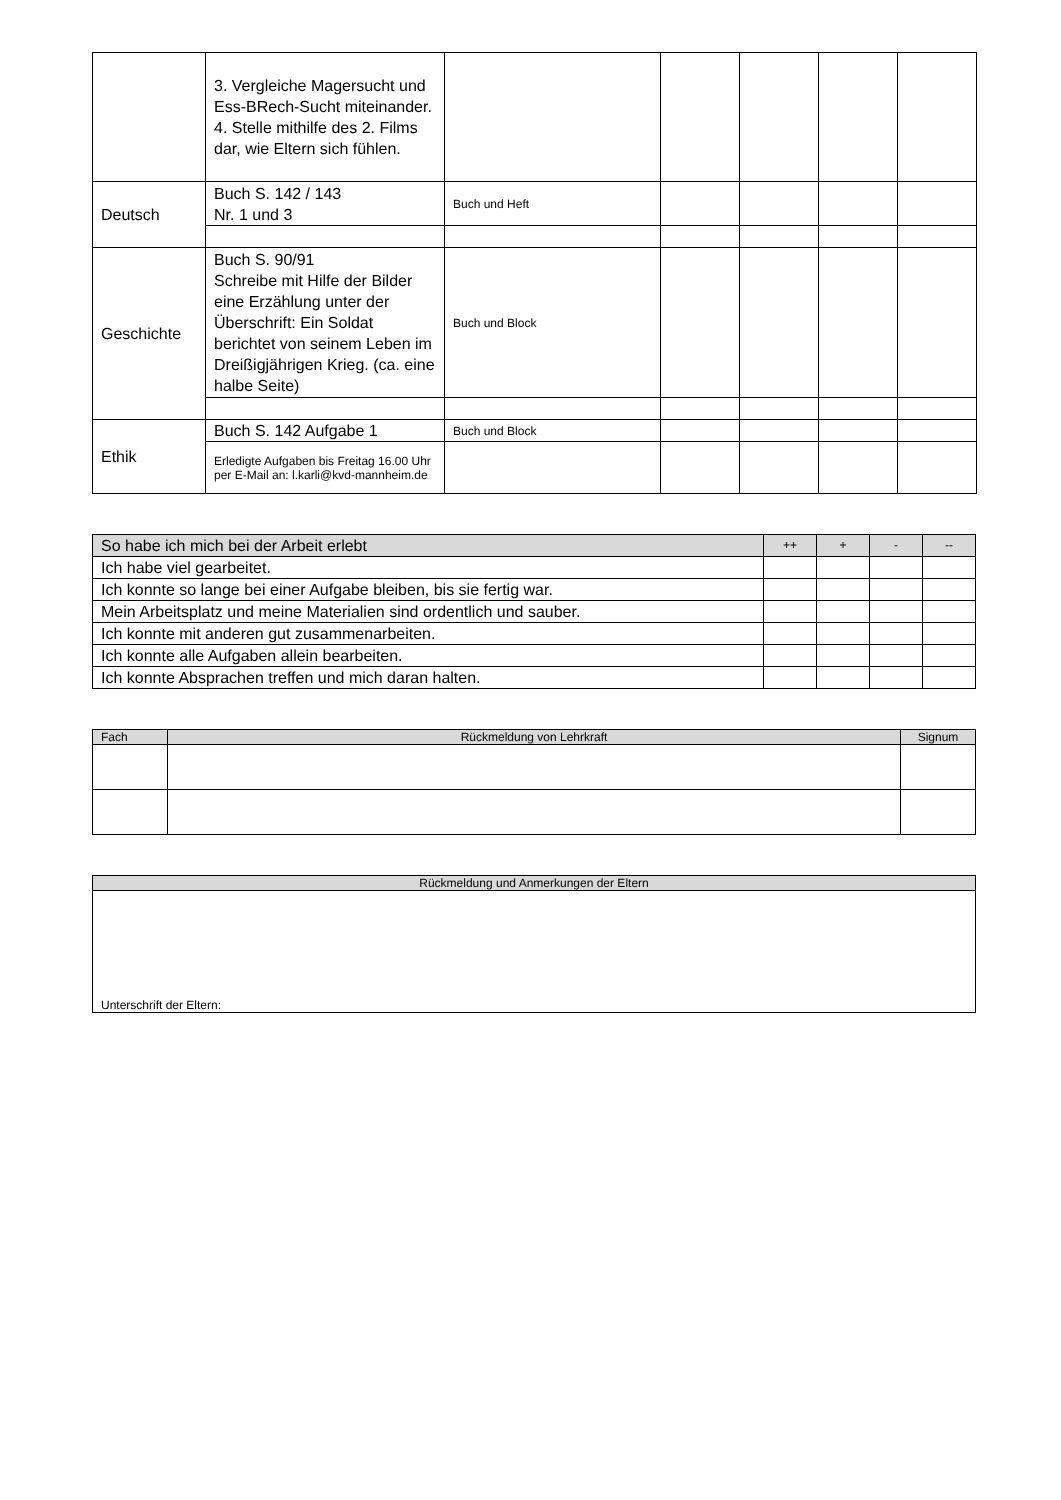| | 3. Vergleiche Magersucht und Ess-BRech-Sucht miteinander. 4. Stelle mithilfe des 2. Films dar, wie Eltern sich fühlen. | | | | | |
| Deutsch | Buch S. 142 / 143 Nr. 1 und 3 | Buch und Heft | | | | |
| Geschichte | Buch S. 90/91 Schreibe mit Hilfe der Bilder eine Erzählung unter der Überschrift: Ein Soldat berichtet von seinem Leben im Dreißigjährigen Krieg. (ca. eine halbe Seite) | Buch und Block | | | | |
| Ethik | Buch S. 142 Aufgabe 1 | Buch und Block | | | | |
| | Erledigte Aufgaben bis Freitag 16.00 Uhr per E-Mail an: l.karli@kvd-mannheim.de | | | | | |
| So habe ich mich bei der Arbeit erlebt | ++ | + | - | -- |
| Ich habe viel gearbeitet. | | | | |
| Ich konnte so lange bei einer Aufgabe bleiben, bis sie fertig war. | | | | |
| Mein Arbeitsplatz und meine Materialien sind ordentlich und sauber. | | | | |
| Ich konnte mit anderen gut zusammenarbeiten. | | | | |
| Ich konnte alle Aufgaben allein bearbeiten. | | | | |
| Ich konnte Absprachen treffen und mich daran halten. | | | | |
| Fach | Rückmeldung von Lehrkraft | Signum |
| Rückmeldung und Anmerkungen der Eltern |
| Unterschrift der Eltern: |